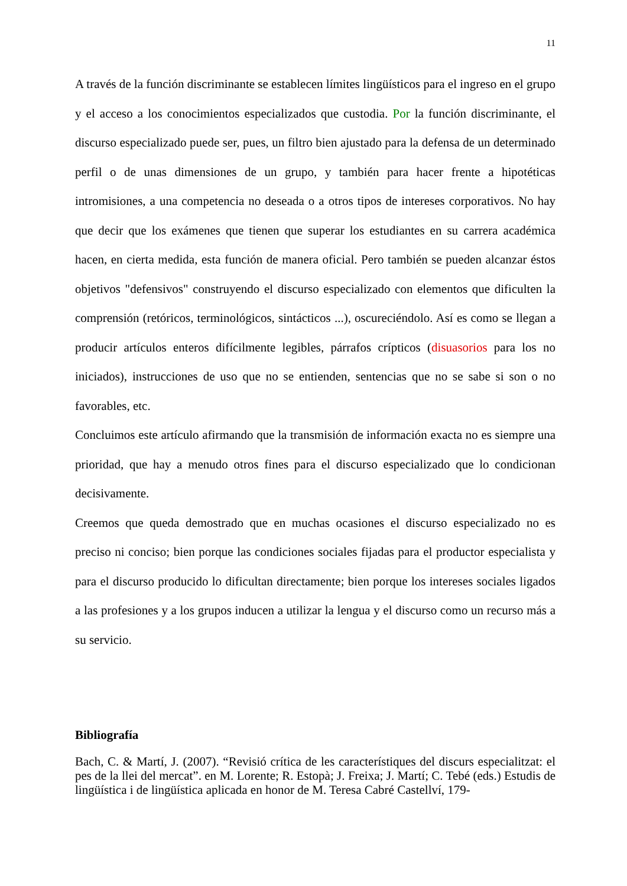11
A través de la función discriminante se establecen límites lingüísticos para el ingreso en el grupo y el acceso a los conocimientos especializados que custodia. Por la función discriminante, el discurso especializado puede ser, pues, un filtro bien ajustado para la defensa de un determinado perfil o de unas dimensiones de un grupo, y también para hacer frente a hipotéticas intromisiones, a una competencia no deseada o a otros tipos de intereses corporativos. No hay que decir que los exámenes que tienen que superar los estudiantes en su carrera académica hacen, en cierta medida, esta función de manera oficial. Pero también se pueden alcanzar éstos objetivos "defensivos" construyendo el discurso especializado con elementos que dificulten la comprensión (retóricos, terminológicos, sintácticos ...), oscureciéndolo. Así es como se llegan a producir artículos enteros difícilmente legibles, párrafos crípticos (disuasorios para los no iniciados), instrucciones de uso que no se entienden, sentencias que no se sabe si son o no favorables, etc.
Concluimos este artículo afirmando que la transmisión de información exacta no es siempre una prioridad, que hay a menudo otros fines para el discurso especializado que lo condicionan decisivamente.
Creemos que queda demostrado que en muchas ocasiones el discurso especializado no es preciso ni conciso; bien porque las condiciones sociales fijadas para el productor especialista y para el discurso producido lo dificultan directamente; bien porque los intereses sociales ligados a las profesiones y a los grupos inducen a utilizar la lengua y el discurso como un recurso más a su servicio.
Bibliografía
Bach, C. & Martí, J. (2007). “Revisió crítica de les característiques del discurs especialitzat: el pes de la llei del mercat”. en M. Lorente; R. Estopà; J. Freixa; J. Martí; C. Tebé (eds.) Estudis de lingüística i de lingüística aplicada en honor de M. Teresa Cabré Castellví, 179-